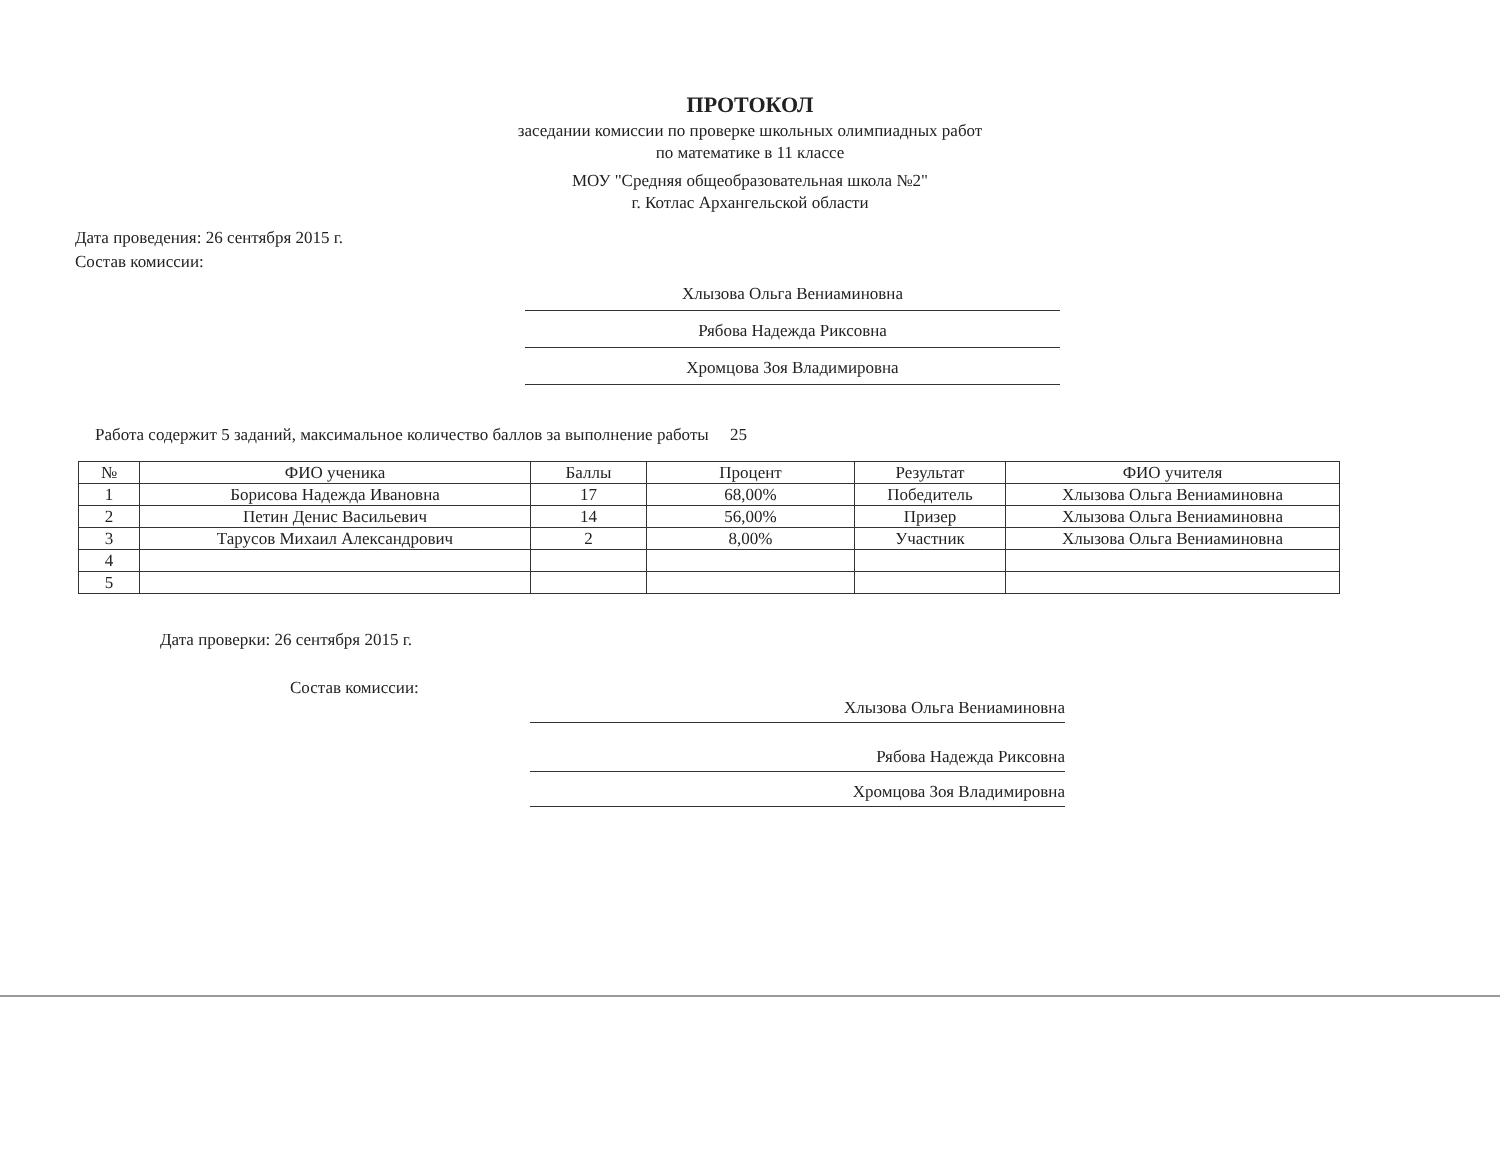ПРОТОКОЛ
заседании комиссии по проверке школьных олимпиадных работ
по математике в 11 классе
МОУ "Средняя общеобразовательная школа №2"
г. Котлас Архангельской области
Дата проведения: 26 сентября 2015 г.
Состав комиссии:
Хлызова Ольга Вениаминовна
Рябова Надежда Риксовна
Хромцова Зоя Владимировна
Работа содержит 5 заданий, максимальное количество баллов за выполнение работы 25
| № | ФИО ученика | Баллы | Процент | Результат | ФИО учителя |
| --- | --- | --- | --- | --- | --- |
| 1 | Борисова Надежда Ивановна | 17 | 68,00% | Победитель | Хлызова Ольга Вениаминовна |
| 2 | Петин Денис Васильевич | 14 | 56,00% | Призер | Хлызова Ольга Вениаминовна |
| 3 | Тарусов Михаил Александрович | 2 | 8,00% | Участник | Хлызова Ольга Вениаминовна |
| 4 | | | | | |
| 5 | | | | | |
Дата проверки: 26 сентября 2015 г.
Состав комиссии:
Хлызова Ольга Вениаминовна
Рябова Надежда Риксовна
Хромцова Зоя Владимировна